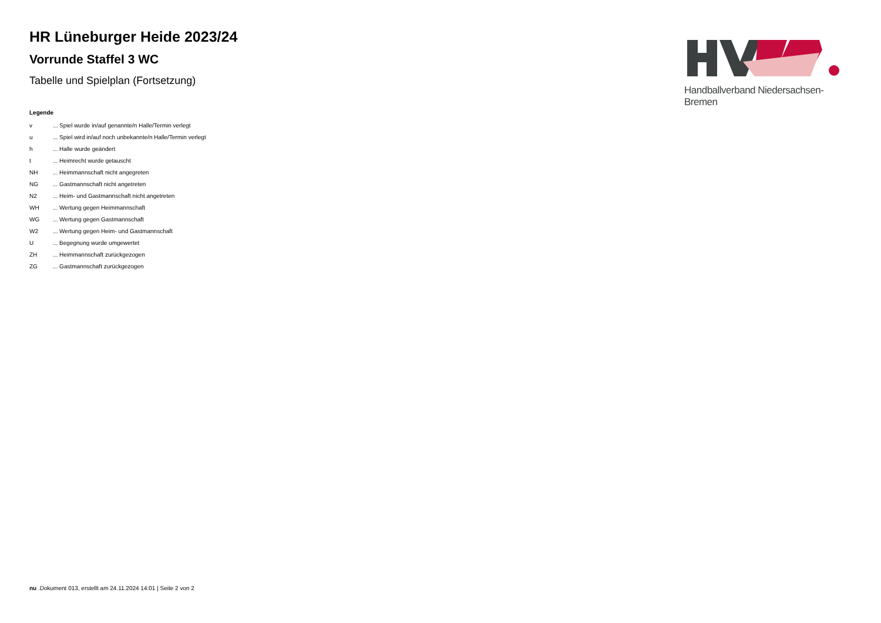HR Lüneburger Heide 2023/24
Vorrunde Staffel 3 WC
Tabelle und Spielplan (Fortsetzung)
Legende
| v | ... Spiel wurde in/auf genannte/n Halle/Termin verlegt |
| u | ... Spiel wird in/auf noch unbekannte/n Halle/Termin verlegt |
| h | ... Halle wurde geändert |
| t | ... Heimrecht wurde getauscht |
| NH | ... Heimmannschaft nicht angegreten |
| NG | ... Gastmannschaft nicht angetreten |
| N2 | ... Heim- und Gastmannschaft nicht angetreten |
| WH | ... Wertung gegen Heimmannschaft |
| WG | ... Wertung gegen Gastmannschaft |
| W2 | ... Wertung gegen Heim- und Gastmannschaft |
| U | ... Begegnung wurde umgewertet |
| ZH | ... Heimmannschaft zurückgezogen |
| ZG | ... Gastmannschaft zurückgezogen |
Handballverband Niedersachsen-Bremen
nu .Dokument 013, erstellt am 24.11.2024 14:01 | Seite 2 von 2